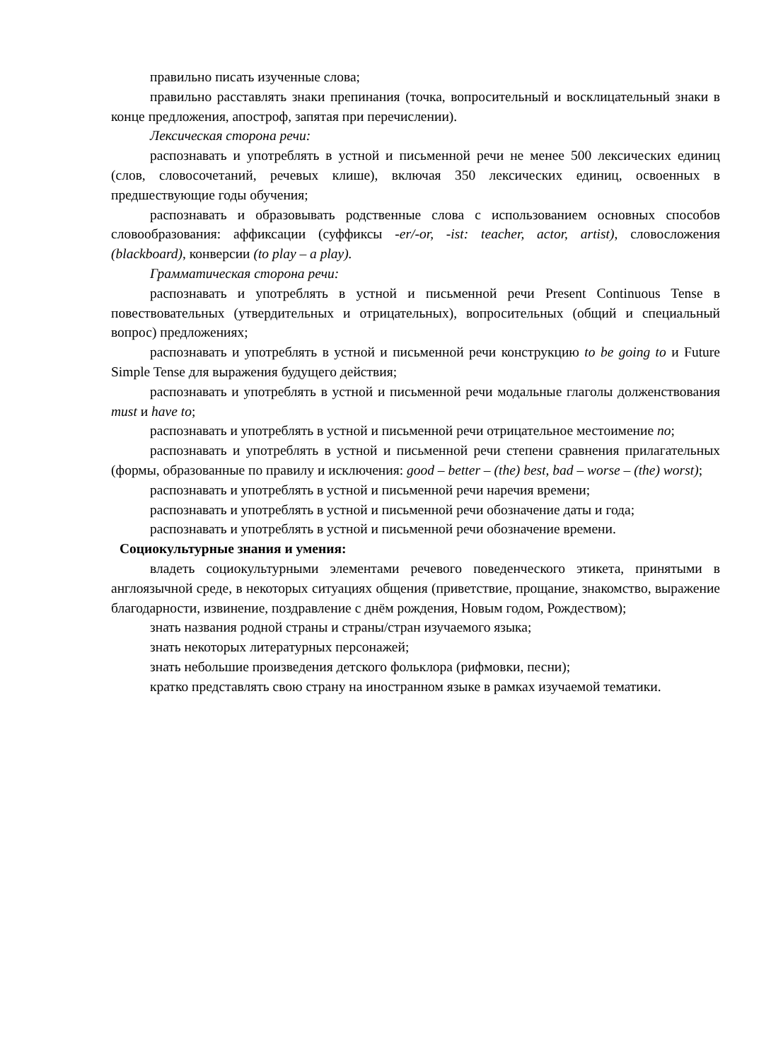правильно писать изученные слова;
правильно расставлять знаки препинания (точка, вопросительный и восклицательный знаки в конце предложения, апостроф, запятая при перечислении).
Лексическая сторона речи:
распознавать и употреблять в устной и письменной речи не менее 500 лексических единиц (слов, словосочетаний, речевых клише), включая 350 лексических единиц, освоенных в предшествующие годы обучения;
распознавать и образовывать родственные слова с использованием основных способов словообразования: аффиксации (суффиксы -er/-or, -ist: teacher, actor, artist), словосложения (blackboard), конверсии (to play – a play).
Грамматическая сторона речи:
распознавать и употреблять в устной и письменной речи Present Continuous Tense в повествовательных (утвердительных и отрицательных), вопросительных (общий и специальный вопрос) предложениях;
распознавать и употреблять в устной и письменной речи конструкцию to be going to и Future Simple Tense для выражения будущего действия;
распознавать и употреблять в устной и письменной речи модальные глаголы долженствования must и have to;
распознавать и употреблять в устной и письменной речи отрицательное местоимение no;
распознавать и употреблять в устной и письменной речи степени сравнения прилагательных (формы, образованные по правилу и исключения: good – better – (the) best, bad – worse – (the) worst);
распознавать и употреблять в устной и письменной речи наречия времени;
распознавать и употреблять в устной и письменной речи обозначение даты и года;
распознавать и употреблять в устной и письменной речи обозначение времени.
Социокультурные знания и умения:
владеть социокультурными элементами речевого поведенческого этикета, принятыми в англоязычной среде, в некоторых ситуациях общения (приветствие, прощание, знакомство, выражение благодарности, извинение, поздравление с днём рождения, Новым годом, Рождеством);
знать названия родной страны и страны/стран изучаемого языка;
знать некоторых литературных персонажей;
знать небольшие произведения детского фольклора (рифмовки, песни);
кратко представлять свою страну на иностранном языке в рамках изучаемой тематики.